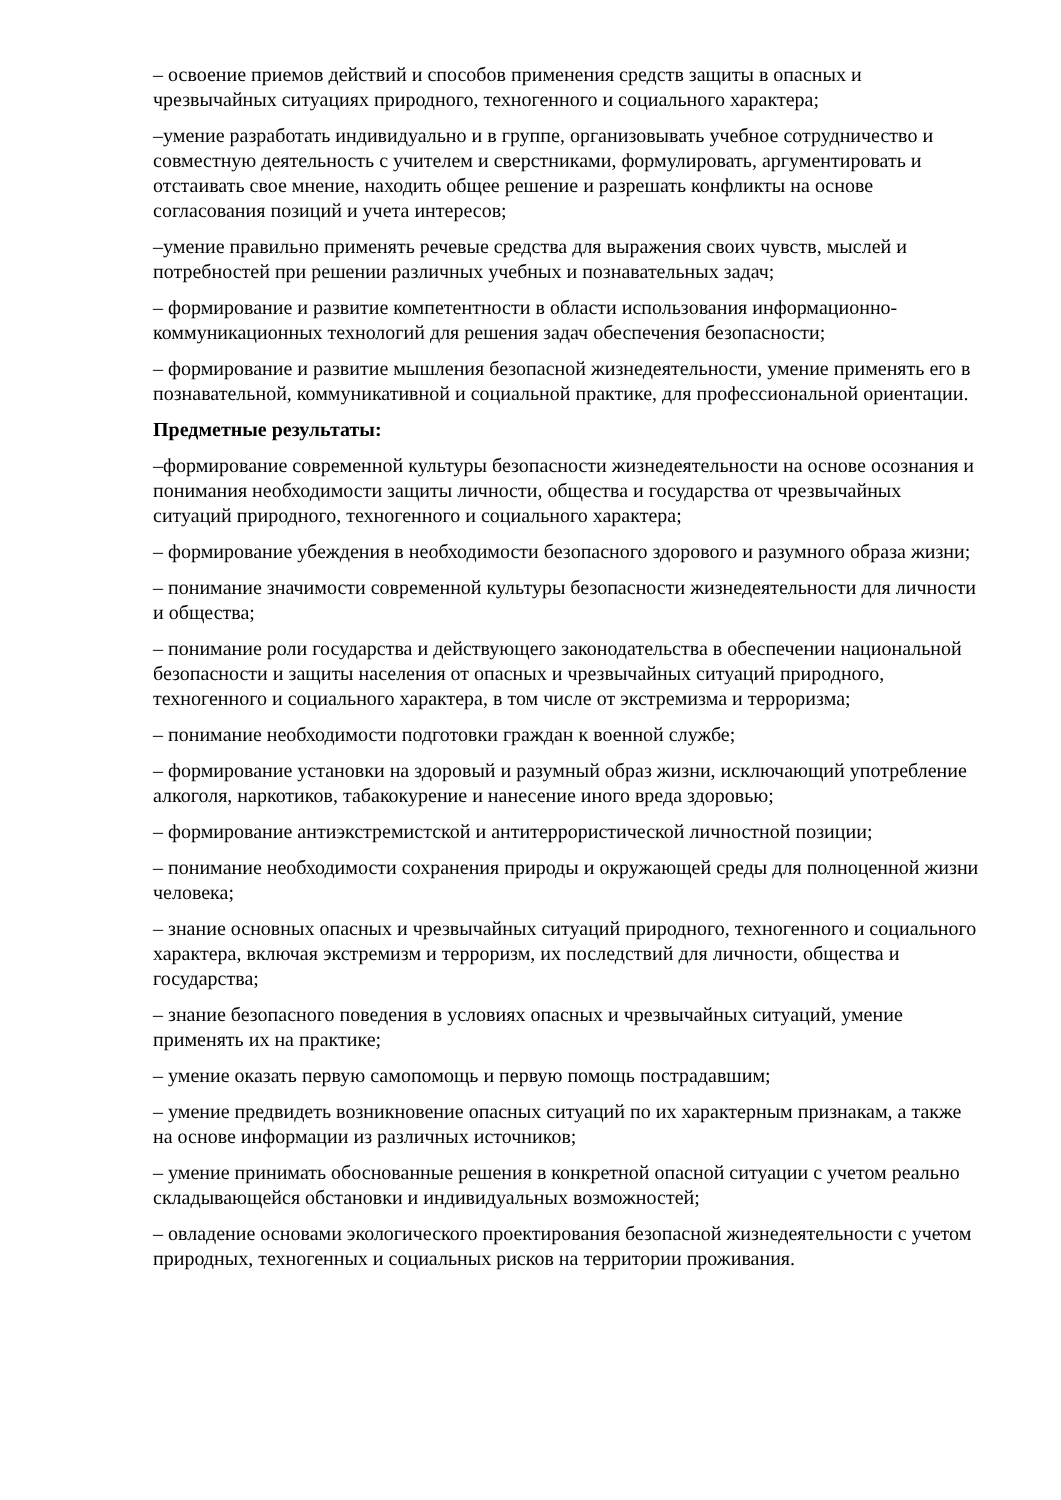– освоение приемов действий и способов применения средств защиты в опасных и чрезвычайных ситуациях природного, техногенного и социального характера;
–умение разработать индивидуально и в группе, организовывать учебное сотрудничество и совместную деятельность с учителем и сверстниками, формулировать, аргументировать и отстаивать свое мнение, находить общее решение и разрешать конфликты на основе согласования позиций и учета интересов;
–умение правильно применять речевые средства для выражения своих чувств, мыслей и потребностей при решении различных учебных и познавательных задач;
– формирование и развитие компетентности в области использования информационно-коммуникационных технологий для решения задач обеспечения безопасности;
– формирование и развитие мышления безопасной жизнедеятельности, умение применять его в познавательной, коммуникативной и социальной практике, для профессиональной ориентации.
Предметные результаты:
–формирование современной культуры безопасности жизнедеятельности на основе осознания и понимания необходимости защиты личности, общества и государства от чрезвычайных ситуаций природного, техногенного и социального характера;
– формирование убеждения в необходимости безопасного здорового и разумного образа жизни;
– понимание значимости современной культуры безопасности жизнедеятельности для личности и общества;
– понимание роли государства и действующего законодательства в обеспечении национальной безопасности и защиты населения от опасных и чрезвычайных ситуаций природного, техногенного и социального характера, в том числе от экстремизма и терроризма;
– понимание необходимости подготовки граждан к военной службе;
– формирование установки на здоровый и разумный образ жизни, исключающий употребление алкоголя, наркотиков, табакокурение и нанесение иного вреда здоровью;
– формирование антиэкстремистской и антитеррористической личностной позиции;
– понимание необходимости сохранения природы и окружающей среды для полноценной жизни человека;
– знание основных опасных и чрезвычайных ситуаций природного, техногенного и социального характера, включая экстремизм и терроризм, их последствий для личности, общества и государства;
– знание безопасного поведения в условиях опасных и чрезвычайных ситуаций, умение применять их на практике;
– умение оказать первую самопомощь и первую помощь пострадавшим;
– умение предвидеть возникновение опасных ситуаций по их характерным признакам, а также на основе информации из различных источников;
– умение принимать обоснованные решения в конкретной опасной ситуации с учетом реально складывающейся обстановки и индивидуальных возможностей;
– овладение основами экологического проектирования безопасной жизнедеятельности с учетом природных, техногенных и социальных рисков на территории проживания.